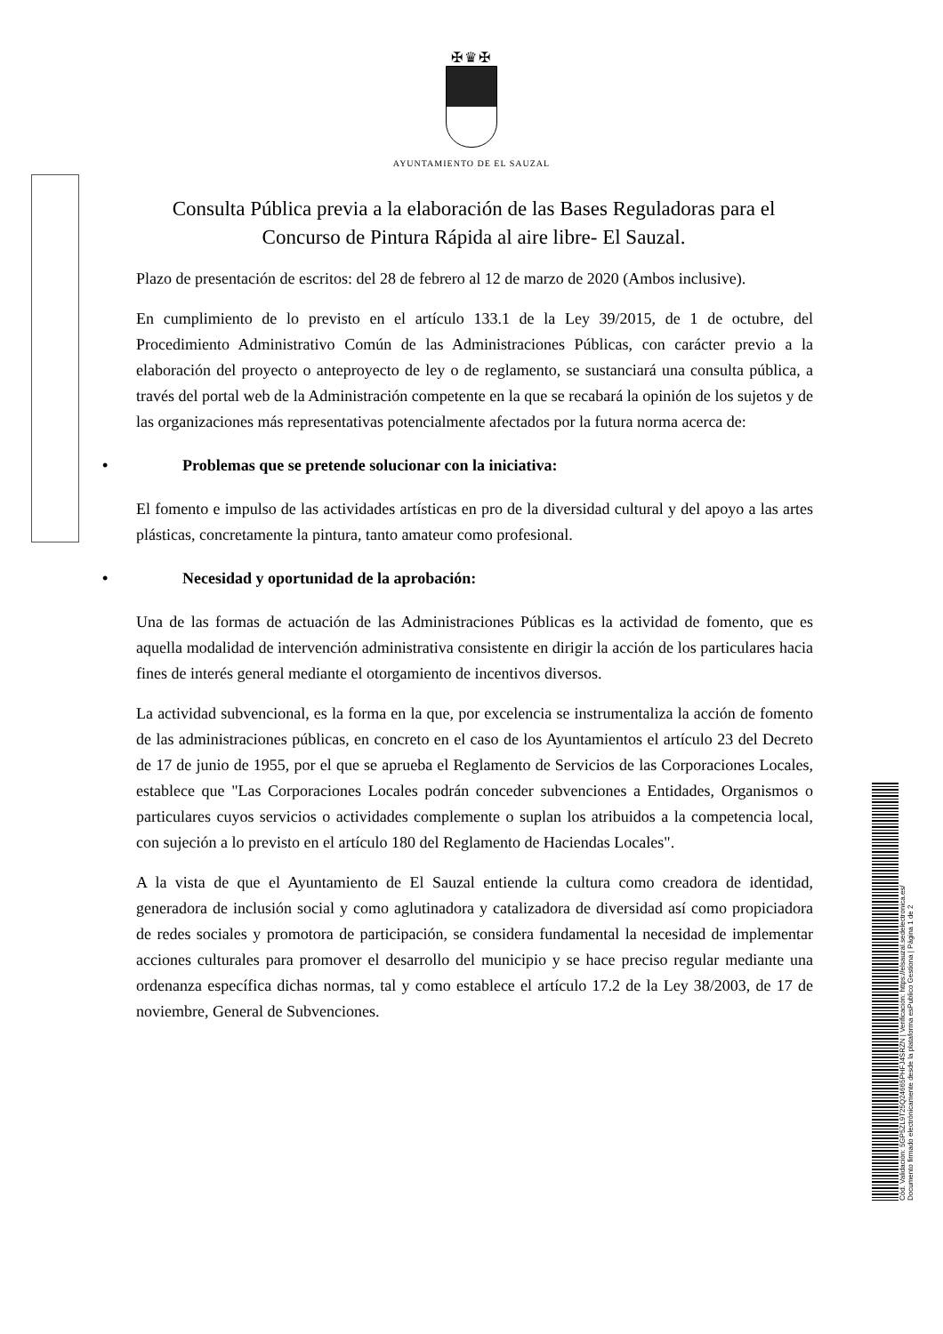✠♛✠
AYUNTAMIENTO DE EL SAUZAL
Consulta Pública previa a la elaboración de las Bases Reguladoras para el Concurso de Pintura Rápida al aire libre- El Sauzal.
Plazo de presentación de escritos: del 28 de febrero al 12 de marzo de 2020 (Ambos inclusive).
En cumplimiento de lo previsto en el artículo 133.1 de la Ley 39/2015, de 1 de octubre, del Procedimiento Administrativo Común de las Administraciones Públicas, con carácter previo a la elaboración del proyecto o anteproyecto de ley o de reglamento, se sustanciará una consulta pública, a través del portal web de la Administración competente en la que se recabará la opinión de los sujetos y de las organizaciones más representativas potencialmente afectados por la futura norma acerca de:
• Problemas que se pretende solucionar con la iniciativa:
El fomento e impulso de las actividades artísticas en pro de la diversidad cultural y del apoyo a las artes plásticas, concretamente la pintura, tanto amateur como profesional.
• Necesidad y oportunidad de la aprobación:
Una de las formas de actuación de las Administraciones Públicas es la actividad de fomento, que es aquella modalidad de intervención administrativa consistente en dirigir la acción de los particulares hacia fines de interés general mediante el otorgamiento de incentivos diversos.
La actividad subvencional, es la forma en la que, por excelencia se instrumentaliza la acción de fomento de las administraciones públicas, en concreto en el caso de los Ayuntamientos el artículo 23 del Decreto de 17 de junio de 1955, por el que se aprueba el Reglamento de Servicios de las Corporaciones Locales, establece que "Las Corporaciones Locales podrán conceder subvenciones a Entidades, Organismos o particulares cuyos servicios o actividades complemente o suplan los atribuidos a la competencia local, con sujeción a lo previsto en el artículo 180 del Reglamento de Haciendas Locales".
A la vista de que el Ayuntamiento de El Sauzal entiende la cultura como creadora de identidad, generadora de inclusión social y como aglutinadora y catalizadora de diversidad así como propiciadora de redes sociales y promotora de participación, se considera fundamental la necesidad de implementar acciones culturales para promover el desarrollo del municipio y se hace preciso regular mediante una ordenanza específica dichas normas, tal y como establece el artículo 17.2 de la Ley 38/2003, de 17 de noviembre, General de Subvenciones.
Cód. Validación: 5GP5ZL9T25Q24665PHFJ4SRZN | Verificación: https://elsauzal.sedelectronica.es/
Documento firmado electrónicamente desde la plataforma esPublico Gestiona | Página 1 de 2